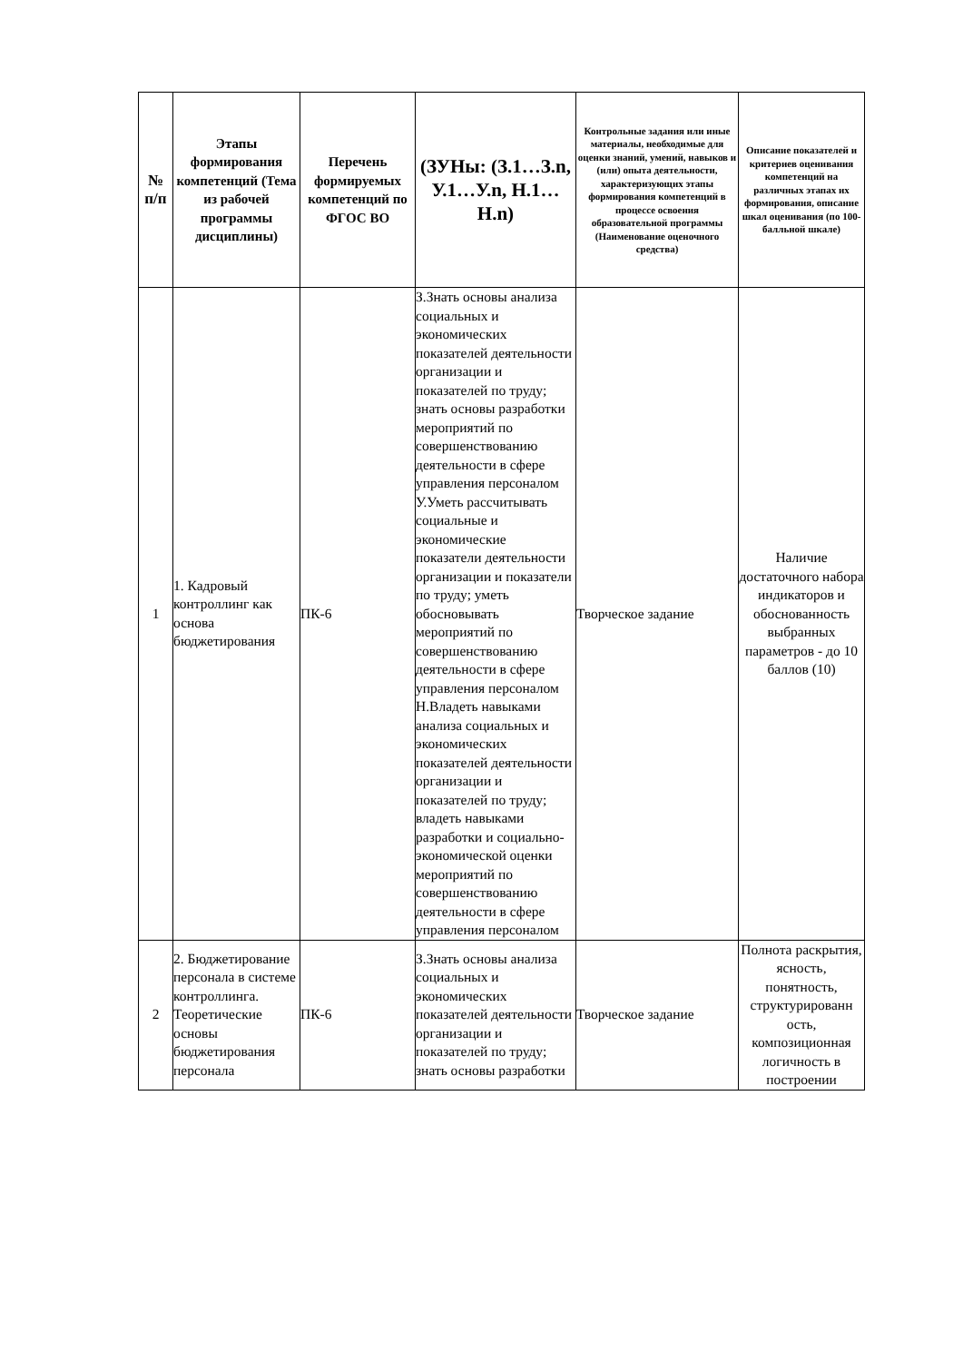| № п/п | Этапы формирования компетенций (Тема из рабочей программы дисциплины) | Перечень формируемых компетенций по ФГОС ВО | (ЗУНы: (З.1…З.n, У.1…У.n, Н.1…Н.n) | Контрольные задания или иные материалы, необходимые для оценки знаний, умений, навыков и (или) опыта деятельности, характеризующих этапы формирования компетенций в процессе освоения образовательной программы (Наименование оценочного средства) | Описание показателей и критериев оценивания компетенций на различных этапах их формирования, описание шкал оценивания (по 100-балльной шкале) |
| --- | --- | --- | --- | --- | --- |
| 1 | 1. Кадровый контроллинг как основа бюджетирования | ПК-6 | З.Знать основы анализа социальных и экономических показателей деятельности организации и показателей по труду; знать основы разработки мероприятий по совершенствованию деятельности в сфере управления персоналом У.Уметь рассчитывать социальные и экономические показатели деятельности организации и показатели по труду; уметь обосновывать мероприятий по совершенствованию деятельности в сфере управления персоналом Н.Владеть навыками анализа социальных и экономических показателей деятельности организации и показателей по труду; владеть навыками разработки и социально-экономической оценки мероприятий по совершенствованию деятельности в сфере управления персоналом | Творческое задание | Наличие достаточного набора индикаторов и обоснованность выбранных параметров - до 10 баллов (10) |
| 2 | 2. Бюджетирование персонала в системе контроллинга. Теоретические основы бюджетирования персонала | ПК-6 | З.Знать основы анализа социальных и экономических показателей деятельности организации и показателей по труду; знать основы разработки | Творческое задание | Полнота раскрытия, ясность, понятность, структурированн ость, композиционная логичность в построении |